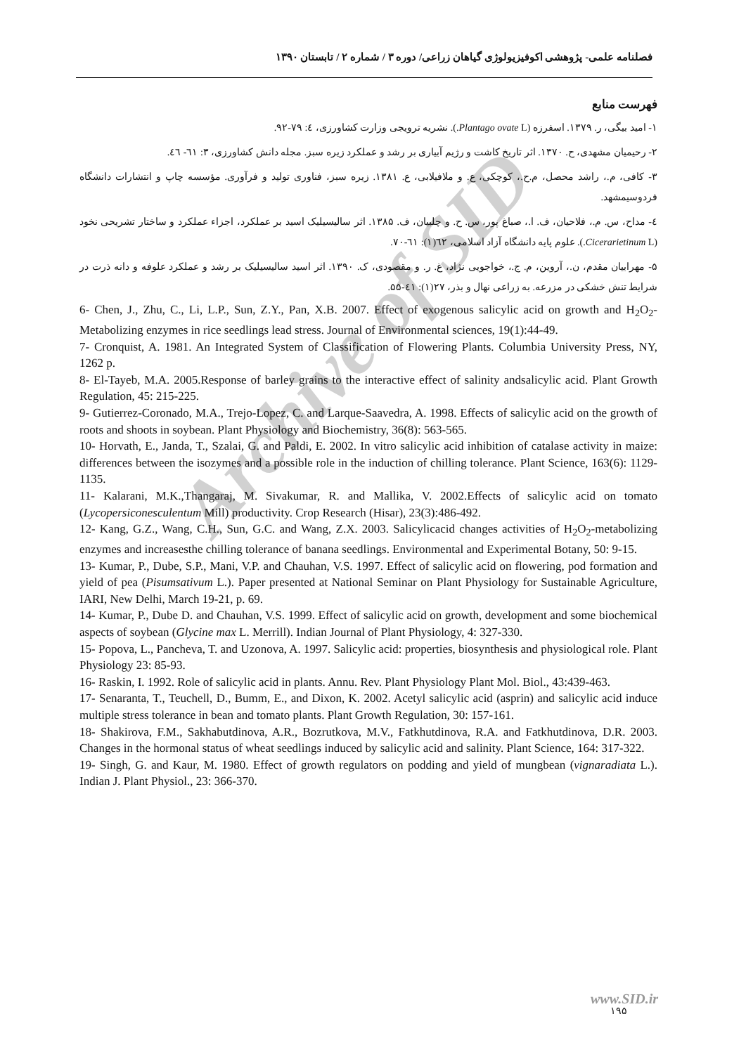Archive of SID
فصلنامه علمی- پژوهشی اکوفیزیولوژی گیاهان زراعی/ دوره ۳ / شماره ۲ / تابستان ۱۳۹۰
فهرست منابع
۱- امید بیگی، ر. ۱۳۷۹. اسفرزه (Plantago ovate L.). نشریه ترویجی وزارت کشاورزی، ٤: ۷۹-۹۲.
۲- رحیمیان مشهدی، ح. ۱۳۷۰. اثر تاریخ کاشت و رژیم آبیاری بر رشد و عملکرد زیره سبز. مجله دانش کشاورزی، ۳: ٦۱- ٤٦.
۳- کافی، م.، راشد محصل، م.ح.، کوچکی، ع. و ملافیلابی، ع. ۱۳۸۱. زیره سبز، فناوری تولید و فرآوری. مؤسسه چاپ و انتشارات دانشگاه فردوسیمشهد.
٤- مداح، س. م.، فلاحیان، ف. ا.، صباغ پور، س. ح. و چلبیان، ف. ۱۳۸۵. اثر سالیسیلیک اسید بر عملکرد، اجزاء عملکرد و ساختار تشریحی نخود (Cicerarietinum L.). علوم پایه دانشگاه آزاد اسلامی، ٦۲(۱): ٦۱-۷۰.
۵- مهرابیان مقدم، ن.، آروین، م. ج.، خواجویی نژاد، غ. ر. و مقصودی، ک. ۱۳۹۰. اثر اسید سالیسیلیک بر رشد و عملکرد علوفه و دانه ذرت در شرایط تنش خشکی در مزرعه. به زراعی نهال و بذر، ۲۷(۱): ٤۱-۵۵.
6- Chen, J., Zhu, C., Li, L.P., Sun, Z.Y., Pan, X.B. 2007. Effect of exogenous salicylic acid on growth and H<sub>2</sub>O<sub>2</sub>- Metabolizing enzymes in rice seedlings lead stress. Journal of Environmental sciences, 19(1):44-49.
7- Cronquist, A. 1981. An Integrated System of Classification of Flowering Plants. Columbia University Press, NY, 1262 p.
8- El-Tayeb, M.A. 2005.Response of barley grains to the interactive effect of salinity andsalicylic acid. Plant Growth Regulation, 45: 215-225.
9- Gutierrez-Coronado, M.A., Trejo-Lopez, C. and Larque-Saavedra, A. 1998. Effects of salicylic acid on the growth of roots and shoots in soybean. Plant Physiology and Biochemistry, 36(8): 563-565.
10- Horvath, E., Janda, T., Szalai, G. and Paldi, E. 2002. In vitro salicylic acid inhibition of catalase activity in maize: differences between the isozymes and a possible role in the induction of chilling tolerance. Plant Science, 163(6): 1129-1135.
11- Kalarani, M.K.,Thangaraj, M. Sivakumar, R. and Mallika, V. 2002.Effects of salicylic acid on tomato (Lycopersiconesculentum Mill) productivity. Crop Research (Hisar), 23(3):486-492.
12- Kang, G.Z., Wang, C.H., Sun, G.C. and Wang, Z.X. 2003. Salicylicacid changes activities of H<sub>2</sub>O<sub>2</sub>-metabolizing enzymes and increasesthe chilling tolerance of banana seedlings. Environmental and Experimental Botany, 50: 9-15.
13- Kumar, P., Dube, S.P., Mani, V.P. and Chauhan, V.S. 1997. Effect of salicylic acid on flowering, pod formation and yield of pea (Pisumsativum L.). Paper presented at National Seminar on Plant Physiology for Sustainable Agriculture, IARI, New Delhi, March 19-21, p. 69.
14- Kumar, P., Dube D. and Chauhan, V.S. 1999. Effect of salicylic acid on growth, development and some biochemical aspects of soybean (Glycine max L. Merrill). Indian Journal of Plant Physiology, 4: 327-330.
15- Popova, L., Pancheva, T. and Uzonova, A. 1997. Salicylic acid: properties, biosynthesis and physiological role. Plant Physiology 23: 85-93.
16- Raskin, I. 1992. Role of salicylic acid in plants. Annu. Rev. Plant Physiology Plant Mol. Biol., 43:439-463.
17- Senaranta, T., Teuchell, D., Bumm, E., and Dixon, K. 2002. Acetyl salicylic acid (asprin) and salicylic acid induce multiple stress tolerance in bean and tomato plants. Plant Growth Regulation, 30: 157-161.
18- Shakirova, F.M., Sakhabutdinova, A.R., Bozrutkova, M.V., Fatkhutdinova, R.A. and Fatkhutdinova, D.R. 2003. Changes in the hormonal status of wheat seedlings induced by salicylic acid and salinity. Plant Science, 164: 317-322.
19- Singh, G. and Kaur, M. 1980. Effect of growth regulators on podding and yield of mungbean (vignaradiata L.). Indian J. Plant Physiol., 23: 366-370.
www.SID.ir
۱۹۵